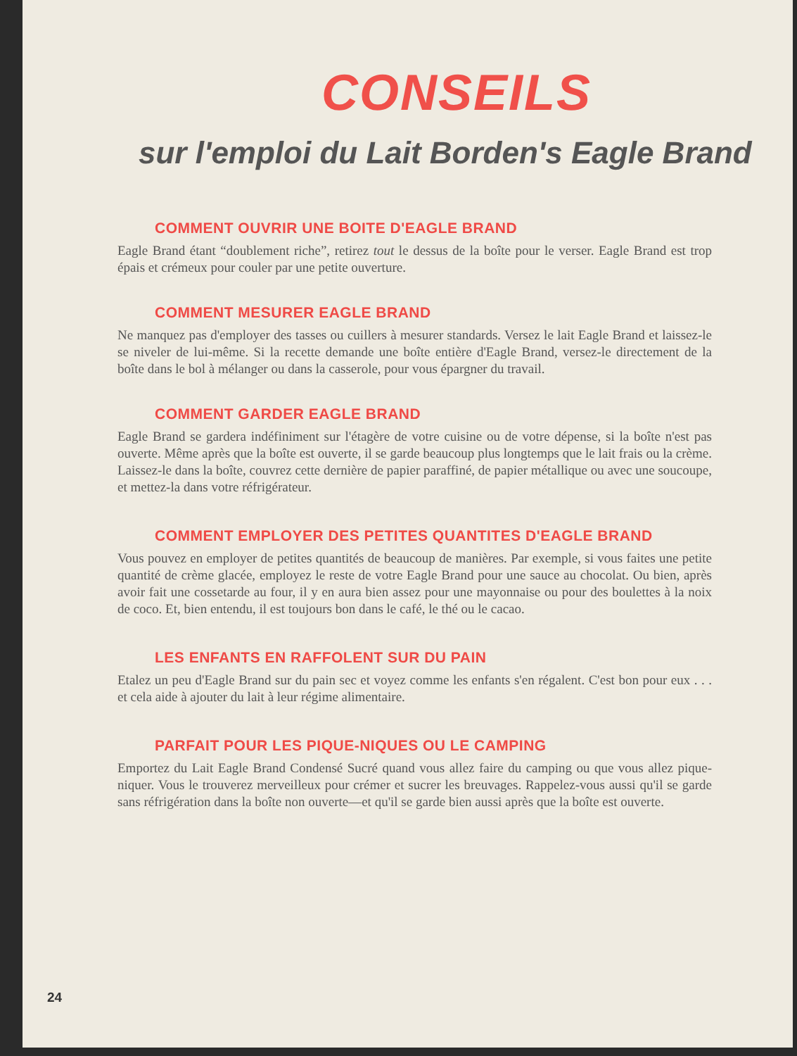CONSEILS
sur l'emploi du Lait Borden's Eagle Brand
COMMENT OUVRIR UNE BOITE D'EAGLE BRAND
Eagle Brand étant “doublement riche”, retirez tout le dessus de la boîte pour le verser. Eagle Brand est trop épais et crémeux pour couler par une petite ouverture.
COMMENT MESURER EAGLE BRAND
Ne manquez pas d'employer des tasses ou cuillers à mesurer standards. Versez le lait Eagle Brand et laissez-le se niveler de lui-même. Si la recette demande une boîte entière d'Eagle Brand, versez-le directement de la boîte dans le bol à mélanger ou dans la casserole, pour vous épargner du travail.
COMMENT GARDER EAGLE BRAND
Eagle Brand se gardera indéfiniment sur l'étagère de votre cuisine ou de votre dépense, si la boîte n'est pas ouverte. Même après que la boîte est ouverte, il se garde beaucoup plus longtemps que le lait frais ou la crème. Laissez-le dans la boîte, couvrez cette dernière de papier paraffiné, de papier métallique ou avec une soucoupe, et mettez-la dans votre réfrigérateur.
COMMENT EMPLOYER DES PETITES QUANTITES D'EAGLE BRAND
Vous pouvez en employer de petites quantités de beaucoup de manières. Par exemple, si vous faites une petite quantité de crème glacée, employez le reste de votre Eagle Brand pour une sauce au chocolat. Ou bien, après avoir fait une cossetarde au four, il y en aura bien assez pour une mayonnaise ou pour des boulettes à la noix de coco. Et, bien entendu, il est toujours bon dans le café, le thé ou le cacao.
LES ENFANTS EN RAFFOLENT SUR DU PAIN
Etalez un peu d'Eagle Brand sur du pain sec et voyez comme les enfants s'en régalent. C'est bon pour eux . . . et cela aide à ajouter du lait à leur régime alimentaire.
PARFAIT POUR LES PIQUE-NIQUES OU LE CAMPING
Emportez du Lait Eagle Brand Condensé Sucré quand vous allez faire du camping ou que vous allez pique-niquer. Vous le trouverez merveilleux pour crémer et sucrer les breuvages. Rappelez-vous aussi qu'il se garde sans réfrigération dans la boîte non ouverte—et qu'il se garde bien aussi après que la boîte est ouverte.
24